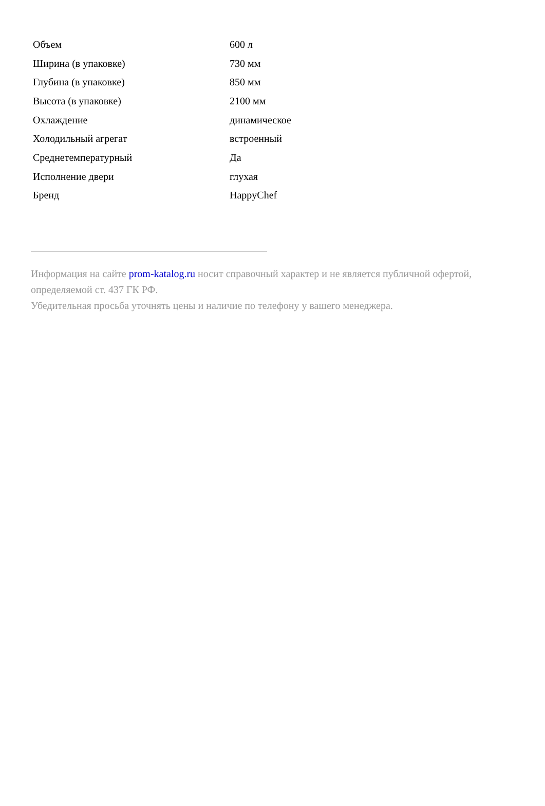| Объем | 600 л |
| Ширина (в упаковке) | 730 мм |
| Глубина (в упаковке) | 850 мм |
| Высота (в упаковке) | 2100 мм |
| Охлаждение | динамическое |
| Холодильный агрегат | встроенный |
| Среднетемпературный | Да |
| Исполнение двери | глухая |
| Бренд | HappyChef |
Информация на сайте prom-katalog.ru носит справочный характер и не является публичной офертой, определяемой ст. 437 ГК РФ.
Убедительная просьба уточнять цены и наличие по телефону у вашего менеджера.